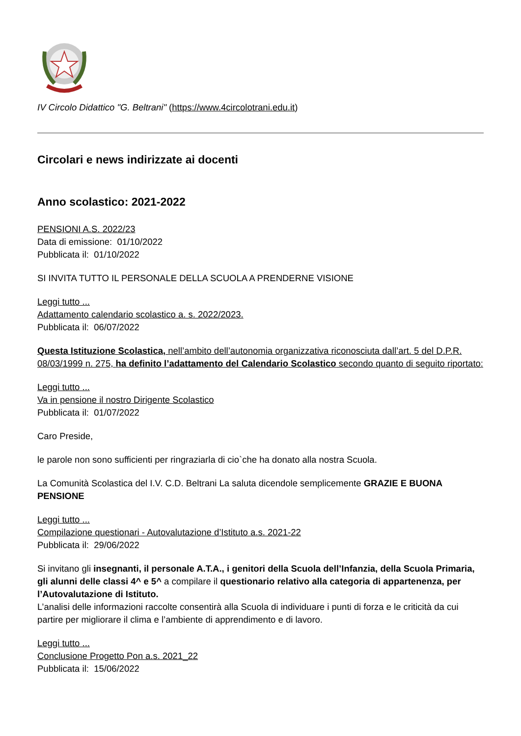IV Circolo Didattico "G. Beltrani" (https://www.4circolotrani.edu.it)
Circolari e news indirizzate ai docenti
Anno scolastico: 2021-2022
PENSIONI A.S. 2022/23
Data di emissione: 01/10/2022
Pubblicata il: 01/10/2022
SI INVITA TUTTO IL PERSONALE DELLA SCUOLA A PRENDERNE VISIONE
Leggi tutto ...
Adattamento calendario scolastico a. s. 2022/2023.
Pubblicata il: 06/07/2022
Questa Istituzione Scolastica, nell’ambito dell’autonomia organizzativa riconosciuta dall’art. 5 del D.P.R. 08/03/1999 n. 275, ha definito l’adattamento del Calendario Scolastico secondo quanto di seguito riportato:
Leggi tutto ...
Va in pensione il nostro Dirigente Scolastico
Pubblicata il: 01/07/2022
Caro Preside,
le parole non sono sufficienti per ringraziarla di cio`che ha donato alla nostra Scuola.
La Comunità Scolastica del I.V. C.D. Beltrani La saluta dicendole semplicemente GRAZIE E BUONA PENSIONE
Leggi tutto ...
Compilazione questionari - Autovalutazione d’Istituto a.s. 2021-22
Pubblicata il: 29/06/2022
Si invitano gli insegnanti, il personale A.T.A., i genitori della Scuola dell’Infanzia, della Scuola Primaria, gli alunni delle classi 4^ e 5^ a compilare il questionario relativo alla categoria di appartenenza, per l’Autovalutazione di Istituto.
L’analisi delle informazioni raccolte consentirà alla Scuola di individuare i punti di forza e le criticità da cui partire per migliorare il clima e l’ambiente di apprendimento e di lavoro.
Leggi tutto ...
Conclusione Progetto Pon a.s. 2021_22
Pubblicata il: 15/06/2022